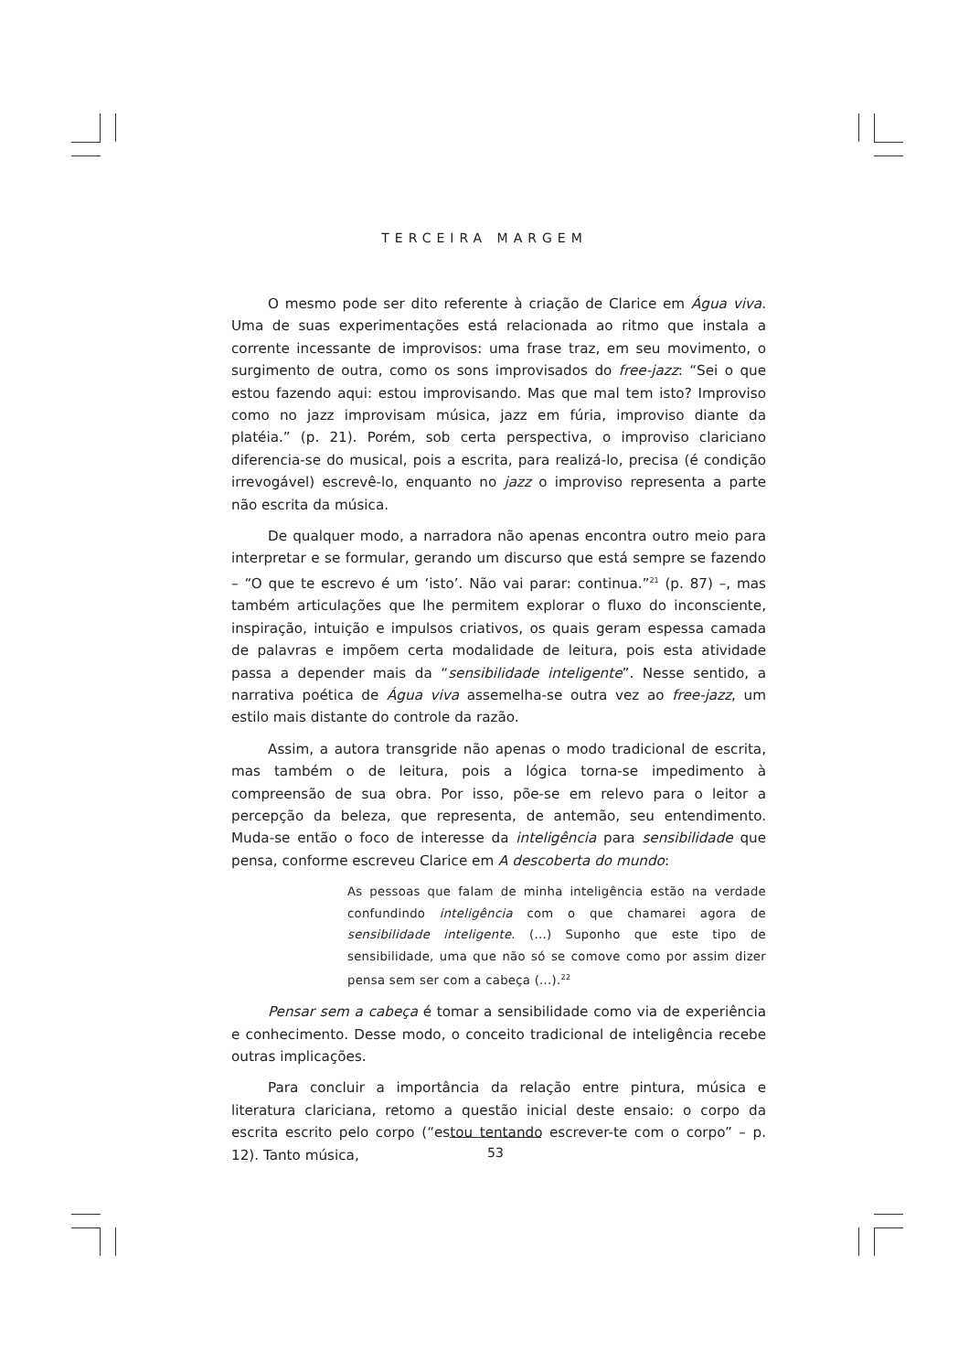TERCEIRA MARGEM
O mesmo pode ser dito referente à criação de Clarice em Água viva. Uma de suas experimentações está relacionada ao ritmo que instala a corrente incessante de improvisos: uma frase traz, em seu movimento, o surgimento de outra, como os sons improvisados do free-jazz: “Sei o que estou fazendo aqui: estou improvisando. Mas que mal tem isto? Improviso como no jazz improvisam música, jazz em fúria, improviso diante da platéia.” (p. 21). Porém, sob certa perspectiva, o improviso clariciano diferencia-se do musical, pois a escrita, para realizá-lo, precisa (é condição irrevogável) escrevê-lo, enquanto no jazz o improviso representa a parte não escrita da música.
De qualquer modo, a narradora não apenas encontra outro meio para interpretar e se formular, gerando um discurso que está sempre se fazendo – “O que te escrevo é um ‘isto’. Não vai parar: continua.”<sup>21</sup> (p. 87) –, mas também articulações que lhe permitem explorar o fluxo do inconsciente, inspiração, intuição e impulsos criativos, os quais geram espessa camada de palavras e impõem certa modalidade de leitura, pois esta atividade passa a depender mais da “sensibilidade inteligente”. Nesse sentido, a narrativa poética de Água viva assemelha-se outra vez ao free-jazz, um estilo mais distante do controle da razão.
Assim, a autora transgride não apenas o modo tradicional de escrita, mas também o de leitura, pois a lógica torna-se impedimento à compreensão de sua obra. Por isso, põe-se em relevo para o leitor a percepção da beleza, que representa, de antemão, seu entendimento. Muda-se então o foco de interesse da inteligência para sensibilidade que pensa, conforme escreveu Clarice em A descoberta do mundo:
As pessoas que falam de minha inteligência estão na verdade confundindo inteligência com o que chamarei agora de sensibilidade inteligente. (...) Suponho que este tipo de sensibilidade, uma que não só se comove como por assim dizer pensa sem ser com a cabeça (...).<sup>22</sup>
Pensar sem a cabeça é tomar a sensibilidade como via de experiência e conhecimento. Desse modo, o conceito tradicional de inteligência recebe outras implicações.
Para concluir a importância da relação entre pintura, música e literatura clariciana, retomo a questão inicial deste ensaio: o corpo da escrita escrito pelo corpo (“estou tentando escrever-te com o corpo” – p. 12). Tanto música,
53